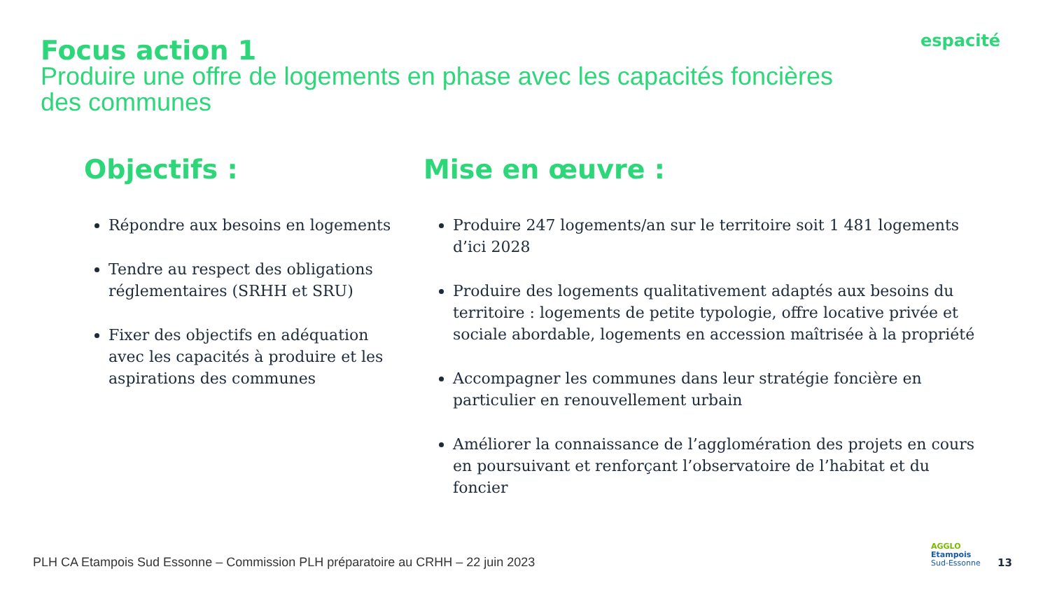Focus action 1
Produire une offre de logements en phase avec les capacités foncières des communes
espacité
Objectifs :
Répondre aux besoins en logements
Tendre au respect des obligations réglementaires (SRHH et SRU)
Fixer des objectifs en adéquation avec les capacités à produire et les aspirations des communes
Mise en œuvre :
Produire 247 logements/an sur le territoire soit 1 481 logements d’ici 2028
Produire des logements qualitativement adaptés aux besoins du territoire : logements de petite typologie, offre locative privée et sociale abordable, logements en accession maîtrisée à la propriété
Accompagner les communes dans leur stratégie foncière en particulier en renouvellement urbain
Améliorer la connaissance de l’agglomération des projets en cours en poursuivant et renforçant l’observatoire de l’habitat et du foncier
PLH CA Etampois Sud Essonne – Commission PLH préparatoire au CRHH – 22 juin 2023
AGGLO
Etampois
Sud-Essonne
13